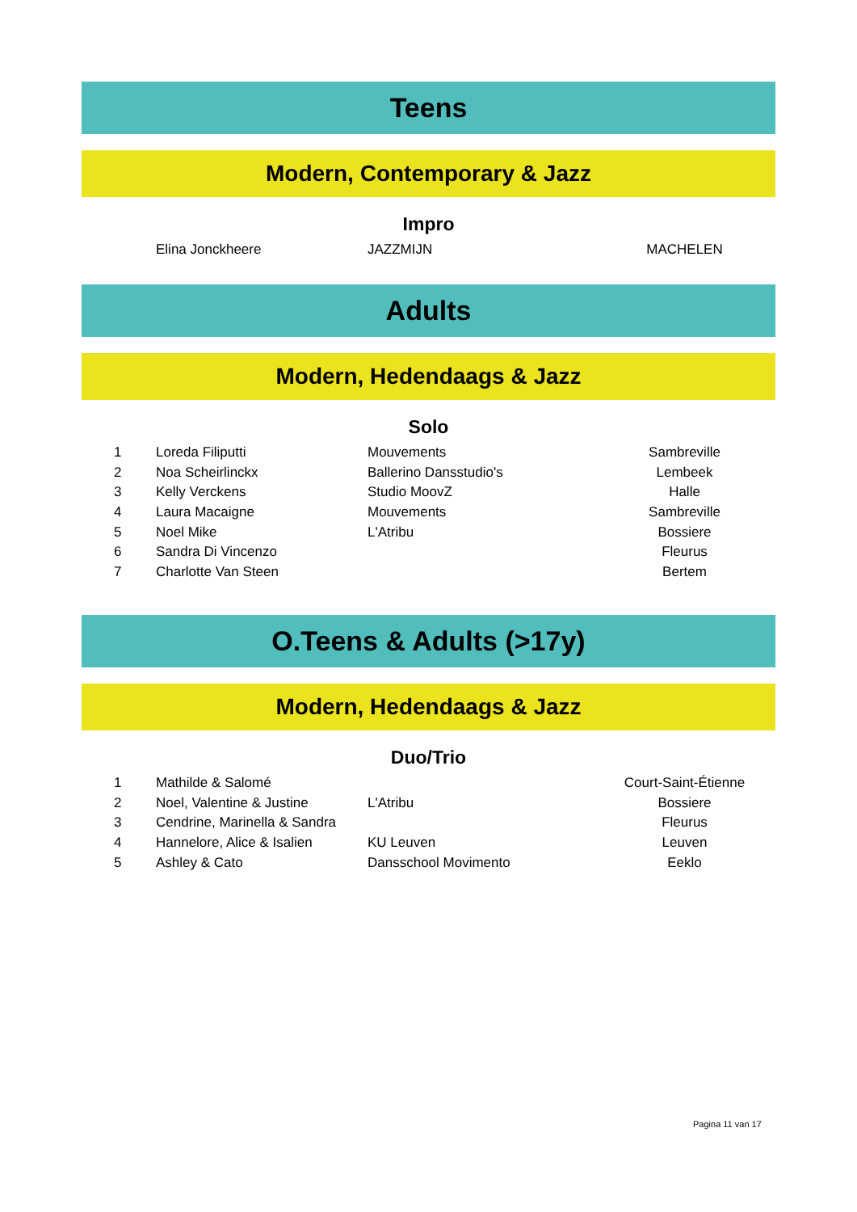Teens
Modern, Contemporary & Jazz
Impro
| | Elina Jonckheere | JAZZMIJN | MACHELEN |
Adults
Modern, Hedendaags & Jazz
Solo
| 1 | Loreda Filiputti | Mouvements | Sambreville |
| 2 | Noa Scheirlinckx | Ballerino Dansstudio's | Lembeek |
| 3 | Kelly Verckens | Studio MoovZ | Halle |
| 4 | Laura Macaigne | Mouvements | Sambreville |
| 5 | Noel Mike | L'Atribu | Bossiere |
| 6 | Sandra Di Vincenzo | | Fleurus |
| 7 | Charlotte Van Steen | | Bertem |
O.Teens & Adults (>17y)
Modern, Hedendaags & Jazz
Duo/Trio
| 1 | Mathilde & Salomé | | Court-Saint-Étienne |
| 2 | Noel, Valentine & Justine | L'Atribu | Bossiere |
| 3 | Cendrine, Marinella & Sandra | | Fleurus |
| 4 | Hannelore, Alice & Isalien | KU Leuven | Leuven |
| 5 | Ashley & Cato | Dansschool Movimento | Eeklo |
Pagina 11 van 17